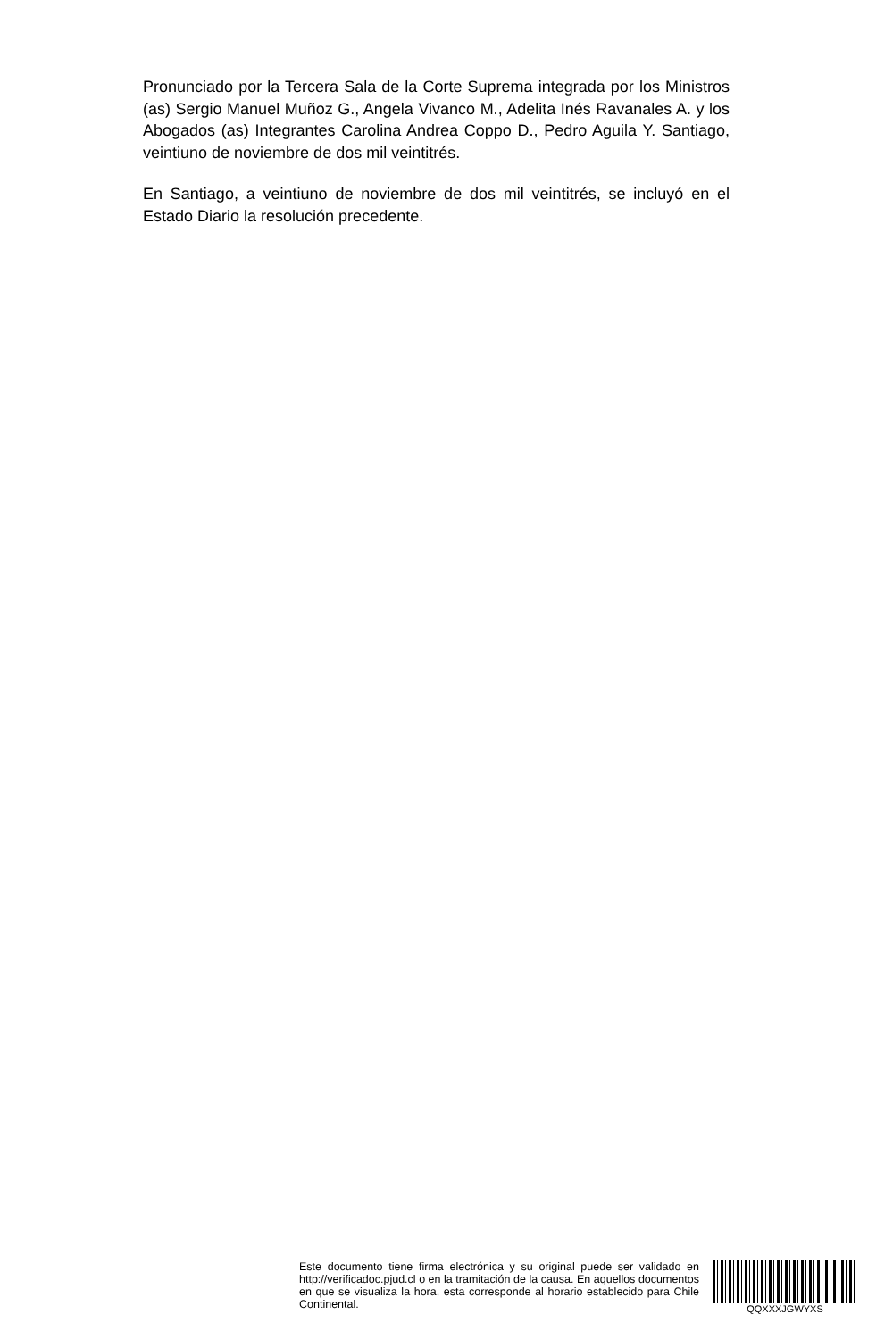Pronunciado por la Tercera Sala de la Corte Suprema integrada por los Ministros (as) Sergio Manuel Muñoz G., Angela Vivanco M., Adelita Inés Ravanales A. y los Abogados (as) Integrantes Carolina Andrea Coppo D., Pedro Aguila Y. Santiago, veintiuno de noviembre de dos mil veintitrés.
En Santiago, a veintiuno de noviembre de dos mil veintitrés, se incluyó en el Estado Diario la resolución precedente.
Este documento tiene firma electrónica y su original puede ser validado en http://verificadoc.pjud.cl o en la tramitación de la causa. En aquellos documentos en que se visualiza la hora, esta corresponde al horario establecido para Chile Continental.
QQXXXJGWYXS